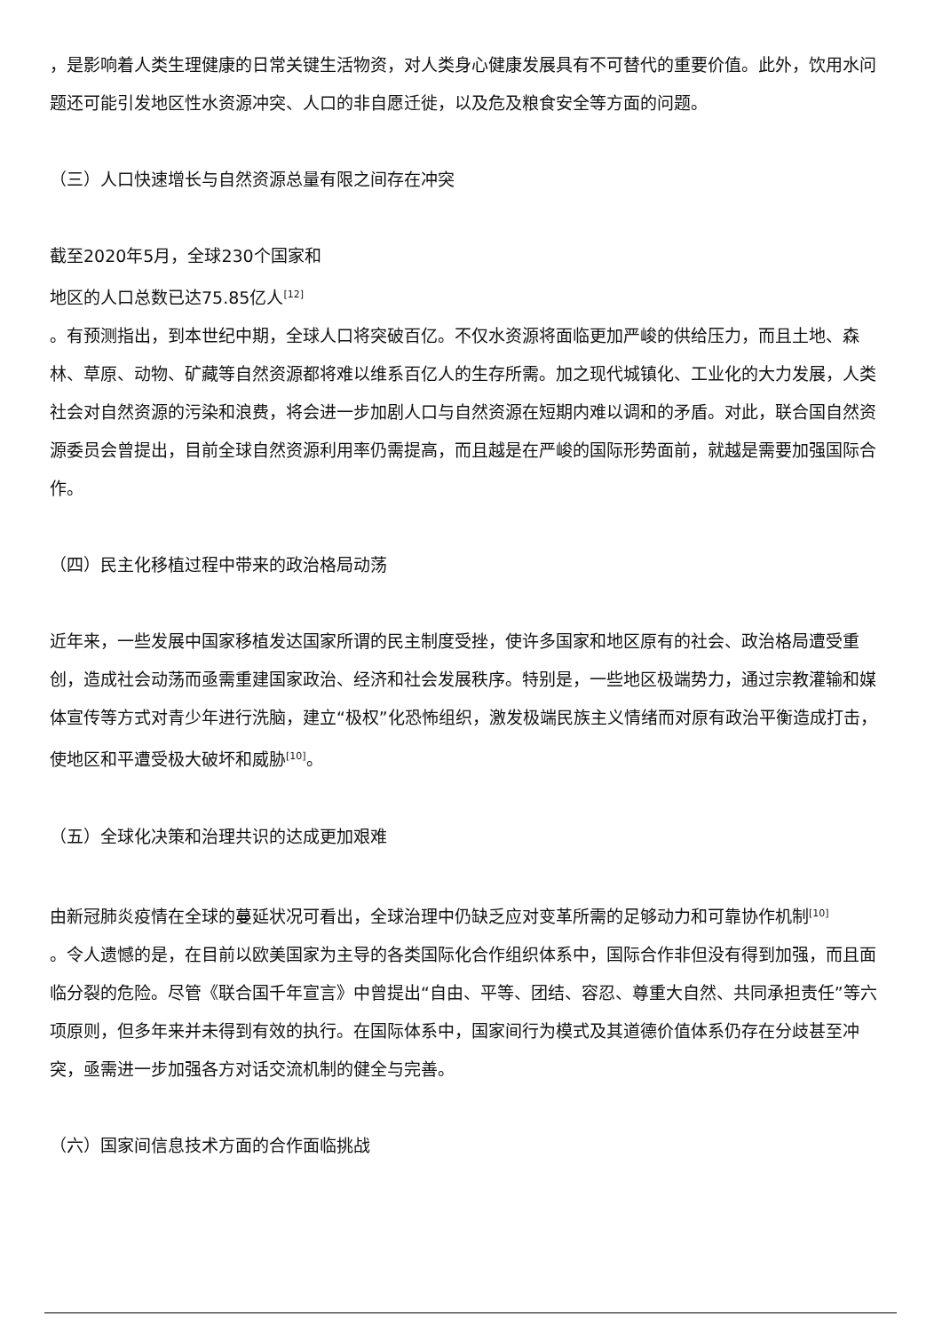，是影响着人类生理健康的日常关键生活物资，对人类身心健康发展具有不可替代的重要价值。此外，饮用水问题还可能引发地区性水资源冲突、人口的非自愿迁徙，以及危及粮食安全等方面的问题。
（三）人口快速增长与自然资源总量有限之间存在冲突
截至2020年5月，全球230个国家和
地区的人口总数已达75.85亿人<sup>[12]</sup>
。有预测指出，到本世纪中期，全球人口将突破百亿。不仅水资源将面临更加严峻的供给压力，而且土地、森林、草原、动物、矿藏等自然资源都将难以维系百亿人的生存所需。加之现代城镇化、工业化的大力发展，人类社会对自然资源的污染和浪费，将会进一步加剧人口与自然资源在短期内难以调和的矛盾。对此，联合国自然资源委员会曾提出，目前全球自然资源利用率仍需提高，而且越是在严峻的国际形势面前，就越是需要加强国际合作。
（四）民主化移植过程中带来的政治格局动荡
近年来，一些发展中国家移植发达国家所谓的民主制度受挫，使许多国家和地区原有的社会、政治格局遭受重创，造成社会动荡而亟需重建国家政治、经济和社会发展秩序。特别是，一些地区极端势力，通过宗教灌输和媒体宣传等方式对青少年进行洗脑，建立“极权”化恐怖组织，激发极端民族主义情绪而对原有政治平衡造成打击，使地区和平遭受极大破坏和威胁<sup>[10]</sup>。
（五）全球化决策和治理共识的达成更加艰难
由新冠肺炎疫情在全球的蔓延状况可看出，全球治理中仍缺乏应对变革所需的足够动力和可靠协作机制<sup>[10]</sup>
。令人遗憾的是，在目前以欧美国家为主导的各类国际化合作组织体系中，国际合作非但没有得到加强，而且面临分裂的危险。尽管《联合国千年宣言》中曾提出“自由、平等、团结、容忍、尊重大自然、共同承担责任”等六项原则，但多年来并未得到有效的执行。在国际体系中，国家间行为模式及其道德价值体系仍存在分歧甚至冲突，亟需进一步加强各方对话交流机制的健全与完善。
（六）国家间信息技术方面的合作面临挑战